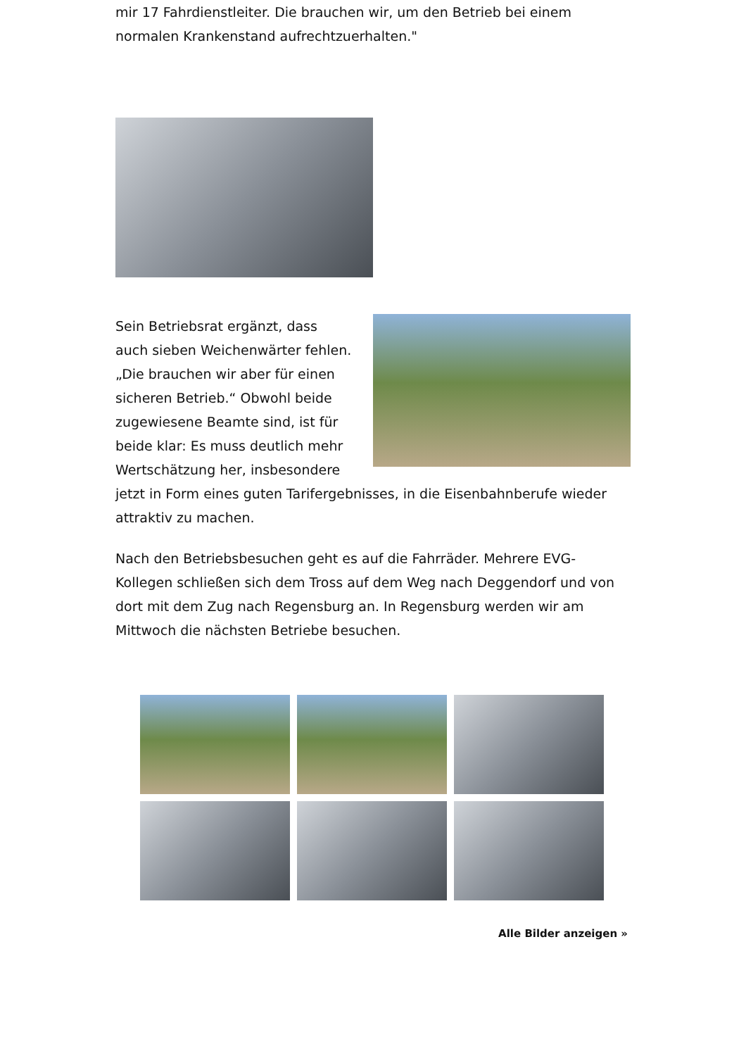mir 17 Fahrdienstleiter. Die brauchen wir, um den Betrieb bei einem normalen Krankenstand aufrechtzuerhalten."
Sein Betriebsrat ergänzt, dass auch sieben Weichenwärter fehlen. „Die brauchen wir aber für einen sicheren Betrieb.“ Obwohl beide zugewiesene Beamte sind, ist für beide klar: Es muss deutlich mehr Wertschätzung her, insbesondere jetzt in Form eines guten Tarifergebnisses, in die Eisenbahnberufe wieder attraktiv zu machen.
Nach den Betriebsbesuchen geht es auf die Fahrräder. Mehrere EVG-Kollegen schließen sich dem Tross auf dem Weg nach Deggendorf und von dort mit dem Zug nach Regensburg an. In Regensburg werden wir am Mittwoch die nächsten Betriebe besuchen.
Alle Bilder anzeigen »